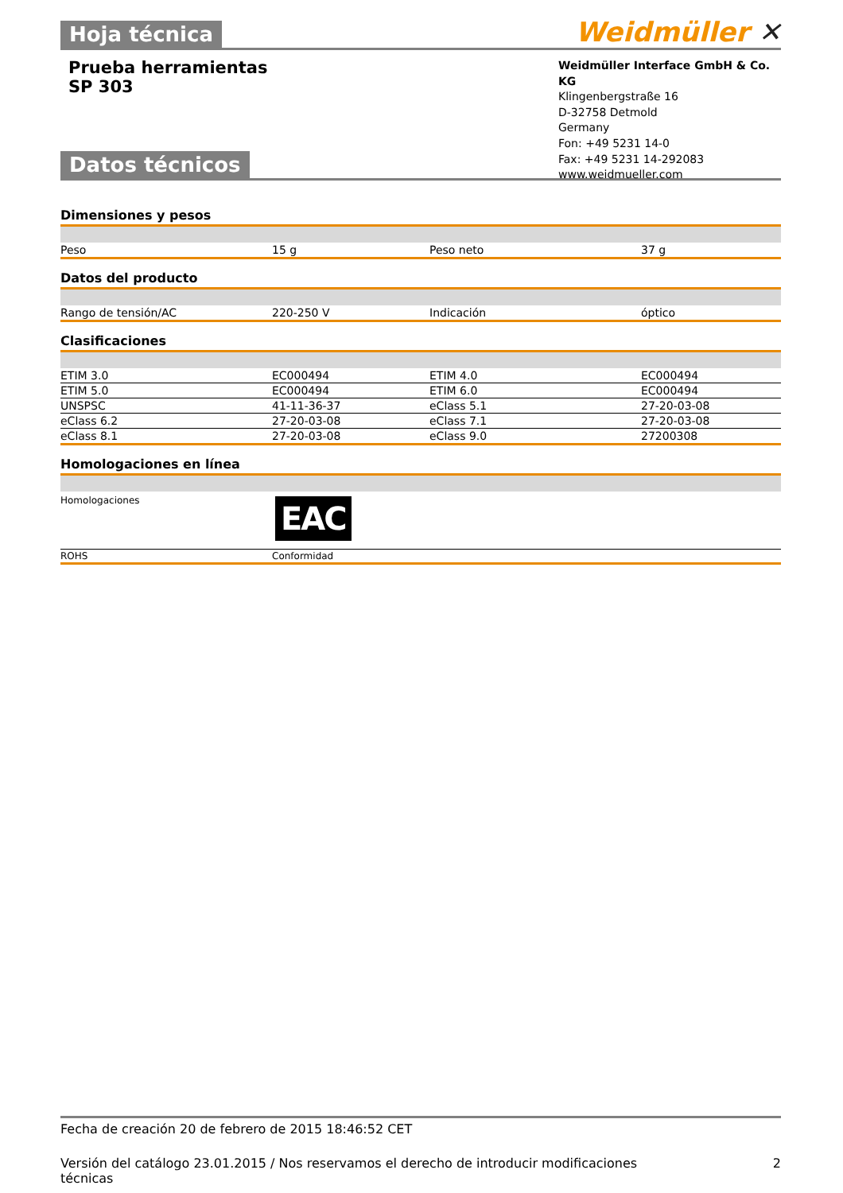Hoja técnica Weidmüller ✕
Prueba herramientas
SP 303
Weidmüller Interface GmbH & Co. KG
Klingenbergstraße 16
D-32758 Detmold
Germany
Fon: +49 5231 14-0
Fax: +49 5231 14-292083
www.weidmueller.com
Datos técnicos
Dimensiones y pesos
| Peso | 15 g | Peso neto | 37 g |
Datos del producto
| Rango de tensión/AC | 220-250 V | Indicación | óptico |
Clasificaciones
| ETIM 3.0 | EC000494 | ETIM 4.0 | EC000494 |
| ETIM 5.0 | EC000494 | ETIM 6.0 | EC000494 |
| UNSPSC | 41-11-36-37 | eClass 5.1 | 27-20-03-08 |
| eClass 6.2 | 27-20-03-08 | eClass 7.1 | 27-20-03-08 |
| eClass 8.1 | 27-20-03-08 | eClass 9.0 | 27200308 |
Homologaciones en línea
| Homologaciones | EAC |
| ROHS | Conformidad |
Fecha de creación 20 de febrero de 2015 18:46:52 CET
Versión del catálogo 23.01.2015 / Nos reservamos el derecho de introducir modificaciones
técnicas 2